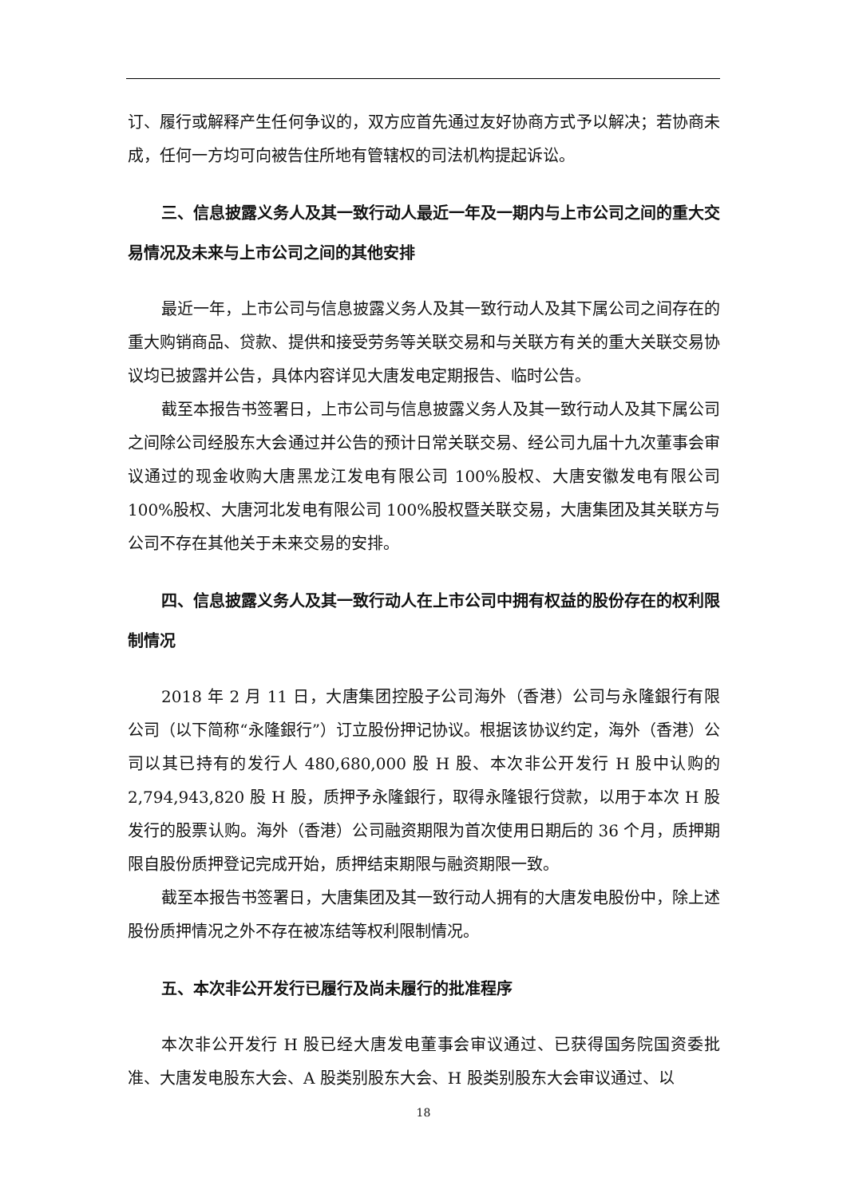订、履行或解释产生任何争议的，双方应首先通过友好协商方式予以解决；若协商未成，任何一方均可向被告住所地有管辖权的司法机构提起诉讼。
三、信息披露义务人及其一致行动人最近一年及一期内与上市公司之间的重大交易情况及未来与上市公司之间的其他安排
最近一年，上市公司与信息披露义务人及其一致行动人及其下属公司之间存在的重大购销商品、贷款、提供和接受劳务等关联交易和与关联方有关的重大关联交易协议均已披露并公告，具体内容详见大唐发电定期报告、临时公告。
截至本报告书签署日，上市公司与信息披露义务人及其一致行动人及其下属公司之间除公司经股东大会通过并公告的预计日常关联交易、经公司九届十九次董事会审议通过的现金收购大唐黑龙江发电有限公司 100%股权、大唐安徽发电有限公司 100%股权、大唐河北发电有限公司 100%股权暨关联交易，大唐集团及其关联方与公司不存在其他关于未来交易的安排。
四、信息披露义务人及其一致行动人在上市公司中拥有权益的股份存在的权利限制情况
2018 年 2 月 11 日，大唐集团控股子公司海外（香港）公司与永隆銀行有限公司（以下简称“永隆銀行”）订立股份押记协议。根据该协议约定，海外（香港）公司以其已持有的发行人 480,680,000 股 H 股、本次非公开发行 H 股中认购的 2,794,943,820 股 H 股，质押予永隆銀行，取得永隆银行贷款，以用于本次 H 股发行的股票认购。海外（香港）公司融资期限为首次使用日期后的 36 个月，质押期限自股份质押登记完成开始，质押结束期限与融资期限一致。
截至本报告书签署日，大唐集团及其一致行动人拥有的大唐发电股份中，除上述股份质押情况之外不存在被冻结等权利限制情况。
五、本次非公开发行已履行及尚未履行的批准程序
本次非公开发行 H 股已经大唐发电董事会审议通过、已获得国务院国资委批准、大唐发电股东大会、A 股类别股东大会、H 股类别股东大会审议通过、以
18